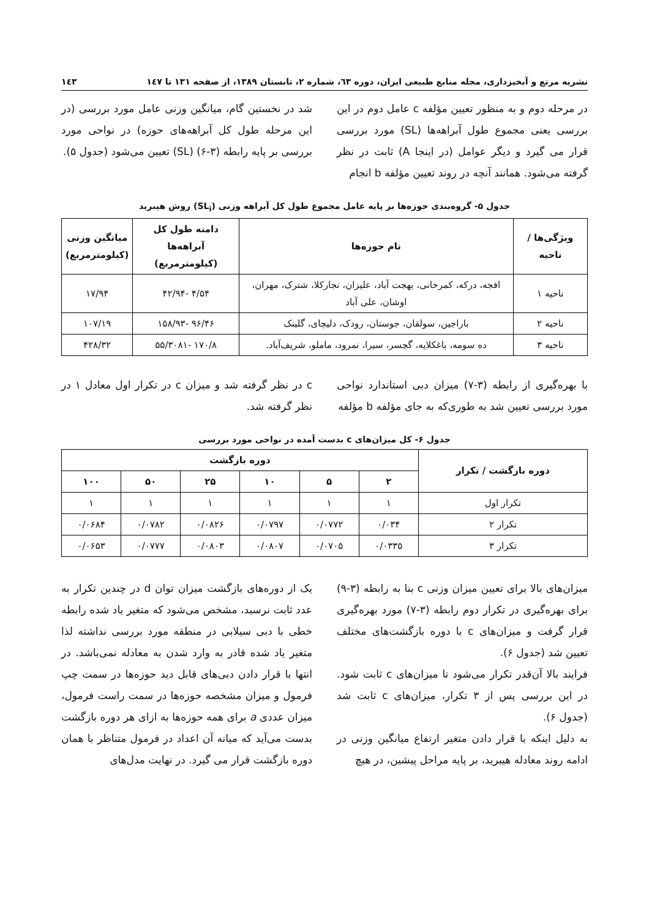نشریه مرتع و آبخیزداری، مجله منابع طبیعی ایران، دوره ٦٣، شماره ٢، تابستان ١٣٨٩، از صفحه ١٣١ تا ١٤٧ ١٤٣
در مرحله دوم و به منظور تعیین مؤلفه c عامل دوم در این بررسی یعنی مجموع طول آبراهه‌ها (SL) مورد بررسی قرار می گیرد و دیگر عوامل (در اینجا A) ثابت در نظر گرفته می‌شود. همانند آنچه در روند تعیین مؤلفه b انجام
شد در نخستین گام، میانگین وزنی عامل مورد بررسی (در این مرحله طول کل آبراهه‌های حوزه) در نواحی مورد بررسی بر پایه رابطه (٣-۶) (SL) تعیین می‌شود (جدول ۵).
جدول ۵- گروه‌بندی حوزه‌ها بر پایه عامل مجموع طول کل آبراهه وزنی (SL<sub>i</sub>) روش هیبرید
| ویژگی‌ها / ناحیه | نام حوزه‌ها | دامنه طول کل آبراهه‌ها (کیلومترمربع) | میانگین وزنی (کیلومترمربع) |
| --- | --- | --- | --- |
| ناحیه ١ | افجه، درکه، کمرخانی، بهجت آباد، علیزان، نجارکلا، شترک، مهران، اوشان، علی آباد | ۴/۵۴ -۴۲/۹۴ | ١٧/٩۴ |
| ناحیه ٢ | باراجین، سولقان، جوستان، رودک، دلیچای، گلینک | ۴۶/٩۶ -١۵٨/٩٣ | ١٠٧/١٩ |
| ناحیه ٣ | ده سومه، باغکلایه، گچسر، سیرا، نمرود، ماملو، شریف‌آباد. | ١٧٠/٨ -٣٠٨١/۵۵ | ۴٢٨/٣٢ |
با بهره‌گیری از رابطه (٣-٧) میزان دبی استاندارد نواحی مورد بررسی تعیین شد به طوری‌که به جای مؤلفه b مؤلفه
c در نظر گرفته شد و میزان c در تکرار اول معادل ١ در نظر گرفته شد.
جدول ۶- کل میزان‌های c بدست آمده در نواحی مورد بررسی
| دوره بازگشت / تکرار | دوره بازگشت | | | | | |
| --- | --- | --- | --- | --- | --- | --- |
| | ٢ | ۵ | ١٠ | ٢۵ | ۵٠ | ١٠٠ |
| تکرار اول | ١ | ١ | ١ | ١ | ١ | ١ |
| تکرار ٢ | ٠/٠٣۴ | ٠/٠٧٧٢ | ٠/٠٧٩٧ | ٠/٠٨٢۶ | ٠/٠٧٨٢ | ٠/٠۶٨۴ |
| تکرار ٣ | ٠/٠٣٣۵ | ٠/٠٧٠۵ | ٠/٠٨٠٧ | ٠/٠٨٠٣ | ٠/٠٧٧٧ | ٠/٠۶۵٣ |
میزان‌های بالا برای تعیین میزان وزنی c بنا به رابطه (٣-٩) برای بهره‌گیری در تکرار دوم رابطه (٣-٧) مورد بهره‌گیری قرار گرفت و میزان‌های c با دوره بازگشت‌های مختلف تعیین شد (جدول ۶).
فرایند بالا آن‌قدر تکرار می‌شود تا میزان‌های c ثابت شود. در این بررسی پس از ٣ تکرار، میزان‌های c ثابت شد (جدول ۶).
به دلیل اینکه با قرار دادن متغیر ارتفاع میانگین وزنی در ادامه روند معادله هیبرید، بر پایه مراحل پیشین، در هیچ
یک از دوره‌های بازگشت میزان توان d در چندین تکرار به عدد ثابت نرسید، مشخص می‌شود که متغیر یاد شده رابطه خطی با دبی سیلابی در منطقه مورد بررسی نداشته لذا متغیر یاد شده قادر به وارد شدن به معادله نمی‌باشد. در انتها با قرار دادن دبی‌های قابل دید حوزه‌ها در سمت چپ فرمول و میزان مشخصه حوزه‌ها در سمت راست فرمول، میزان عددی a برای همه حوزه‌ها به ازای هر دوره بازگشت بدست می‌آید که میانه آن اعداد در فرمول متناظر با همان دوره بازگشت قرار می گیرد. در نهایت مدل‌های